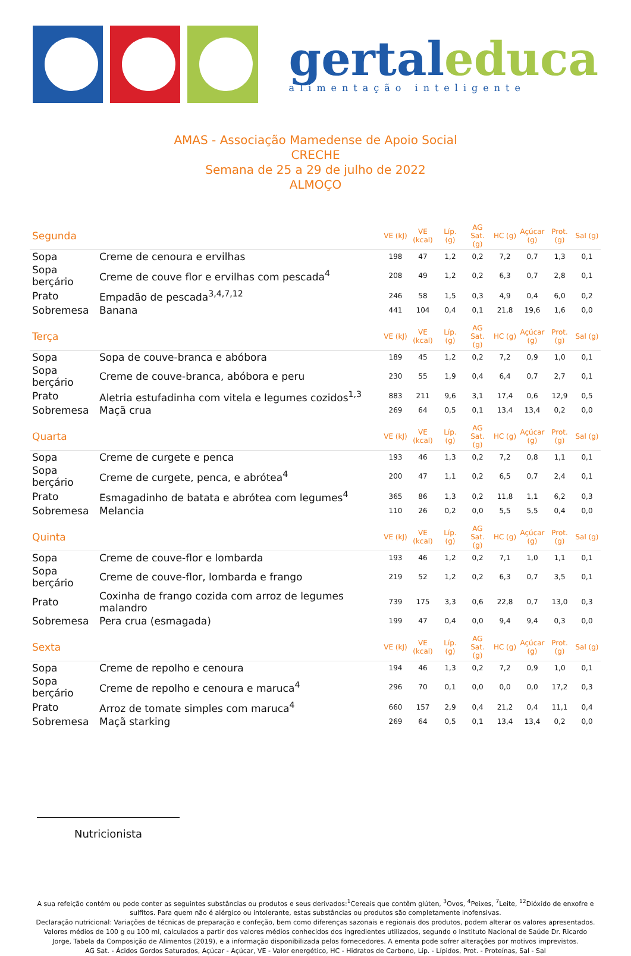gertal educa
alimentação inteligente
AMAS - Associação Mamedense de Apoio Social
CRECHE
Semana de 25 a 29 de julho de 2022
ALMOÇO
| Segunda | | VE (kJ) | VE (kcal) | Líp. (g) | AG Sat. (g) | HC (g) | Açúcar (g) | Prot. (g) | Sal (g) |
| --- | --- | --- | --- | --- | --- | --- | --- | --- | --- |
| Sopa | Creme de cenoura e ervilhas | 198 | 47 | 1,2 | 0,2 | 7,2 | 0,7 | 1,3 | 0,1 |
| Sopa berçário | Creme de couve flor e ervilhas com pescada<sup>4</sup> | 208 | 49 | 1,2 | 0,2 | 6,3 | 0,7 | 2,8 | 0,1 |
| Prato | Empadão de pescada<sup>3,4,7,12</sup> | 246 | 58 | 1,5 | 0,3 | 4,9 | 0,4 | 6,0 | 0,2 |
| Sobremesa | Banana | 441 | 104 | 0,4 | 0,1 | 21,8 | 19,6 | 1,6 | 0,0 |
| Terça | | VE (kJ) | VE (kcal) | Líp. (g) | AG Sat. (g) | HC (g) | Açúcar (g) | Prot. (g) | Sal (g) |
| Sopa | Sopa de couve-branca e abóbora | 189 | 45 | 1,2 | 0,2 | 7,2 | 0,9 | 1,0 | 0,1 |
| Sopa berçário | Creme de couve-branca, abóbora e peru | 230 | 55 | 1,9 | 0,4 | 6,4 | 0,7 | 2,7 | 0,1 |
| Prato | Aletria estufadinha com vitela e legumes cozidos<sup>1,3</sup> | 883 | 211 | 9,6 | 3,1 | 17,4 | 0,6 | 12,9 | 0,5 |
| Sobremesa | Maçã crua | 269 | 64 | 0,5 | 0,1 | 13,4 | 13,4 | 0,2 | 0,0 |
| Quarta | | VE (kJ) | VE (kcal) | Líp. (g) | AG Sat. (g) | HC (g) | Açúcar (g) | Prot. (g) | Sal (g) |
| Sopa | Creme de curgete e penca | 193 | 46 | 1,3 | 0,2 | 7,2 | 0,8 | 1,1 | 0,1 |
| Sopa berçário | Creme de curgete, penca, e abrótea<sup>4</sup> | 200 | 47 | 1,1 | 0,2 | 6,5 | 0,7 | 2,4 | 0,1 |
| Prato | Esmagadinho de batata e abrótea com legumes<sup>4</sup> | 365 | 86 | 1,3 | 0,2 | 11,8 | 1,1 | 6,2 | 0,3 |
| Sobremesa | Melancia | 110 | 26 | 0,2 | 0,0 | 5,5 | 5,5 | 0,4 | 0,0 |
| Quinta | | VE (kJ) | VE (kcal) | Líp. (g) | AG Sat. (g) | HC (g) | Açúcar (g) | Prot. (g) | Sal (g) |
| Sopa | Creme de couve-flor e lombarda | 193 | 46 | 1,2 | 0,2 | 7,1 | 1,0 | 1,1 | 0,1 |
| Sopa berçário | Creme de couve-flor, lombarda e frango | 219 | 52 | 1,2 | 0,2 | 6,3 | 0,7 | 3,5 | 0,1 |
| Prato | Coxinha de frango cozida com arroz de legumes malandro | 739 | 175 | 3,3 | 0,6 | 22,8 | 0,7 | 13,0 | 0,3 |
| Sobremesa | Pera crua (esmagada) | 199 | 47 | 0,4 | 0,0 | 9,4 | 9,4 | 0,3 | 0,0 |
| Sexta | | VE (kJ) | VE (kcal) | Líp. (g) | AG Sat. (g) | HC (g) | Açúcar (g) | Prot. (g) | Sal (g) |
| Sopa | Creme de repolho e cenoura | 194 | 46 | 1,3 | 0,2 | 7,2 | 0,9 | 1,0 | 0,1 |
| Sopa berçário | Creme de repolho e cenoura e maruca<sup>4</sup> | 296 | 70 | 0,1 | 0,0 | 0,0 | 0,0 | 17,2 | 0,3 |
| Prato | Arroz de tomate simples com maruca<sup>4</sup> | 660 | 157 | 2,9 | 0,4 | 21,2 | 0,4 | 11,1 | 0,4 |
| Sobremesa | Maçã starking | 269 | 64 | 0,5 | 0,1 | 13,4 | 13,4 | 0,2 | 0,0 |
Nutricionista
A sua refeição contém ou pode conter as seguintes substâncias ou produtos e seus derivados:<sup>1</sup>Cereais que contêm glúten, <sup>3</sup>Ovos, <sup>4</sup>Peixes, <sup>7</sup>Leite, <sup>12</sup>Dióxido de enxofre e sulfitos. Para quem não é alérgico ou intolerante, estas substâncias ou produtos são completamente inofensivas.
Declaração nutricional: Variações de técnicas de preparação e confeção, bem como diferenças sazonais e regionais dos produtos, podem alterar os valores apresentados. Valores médios de 100 g ou 100 ml, calculados a partir dos valores médios conhecidos dos ingredientes utilizados, segundo o Instituto Nacional de Saúde Dr. Ricardo Jorge, Tabela da Composição de Alimentos (2019), e a informação disponibilizada pelos fornecedores. A ementa pode sofrer alterações por motivos imprevistos.
AG Sat. - Ácidos Gordos Saturados, Açúcar - Açúcar, VE - Valor energético, HC - Hidratos de Carbono, Líp. - Lípidos, Prot. - Proteínas, Sal - Sal